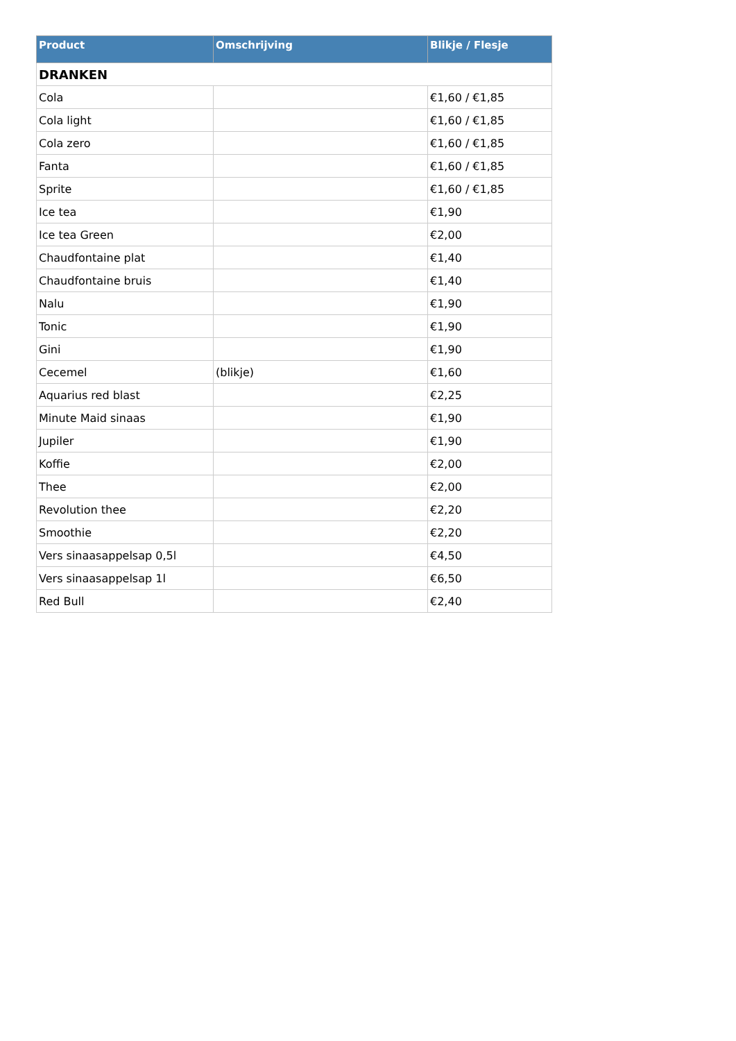| Product | Omschrijving | Blikje / Flesje |
| --- | --- | --- |
| DRANKEN | | |
| Cola | | €1,60 / €1,85 |
| Cola light | | €1,60 / €1,85 |
| Cola zero | | €1,60 / €1,85 |
| Fanta | | €1,60 / €1,85 |
| Sprite | | €1,60 / €1,85 |
| Ice tea | | €1,90 |
| Ice tea Green | | €2,00 |
| Chaudfontaine plat | | €1,40 |
| Chaudfontaine bruis | | €1,40 |
| Nalu | | €1,90 |
| Tonic | | €1,90 |
| Gini | | €1,90 |
| Cecemel | (blikje) | €1,60 |
| Aquarius red blast | | €2,25 |
| Minute Maid sinaas | | €1,90 |
| Jupiler | | €1,90 |
| Koffie | | €2,00 |
| Thee | | €2,00 |
| Revolution thee | | €2,20 |
| Smoothie | | €2,20 |
| Vers sinaasappelsap 0,5l | | €4,50 |
| Vers sinaasappelsap 1l | | €6,50 |
| Red Bull | | €2,40 |